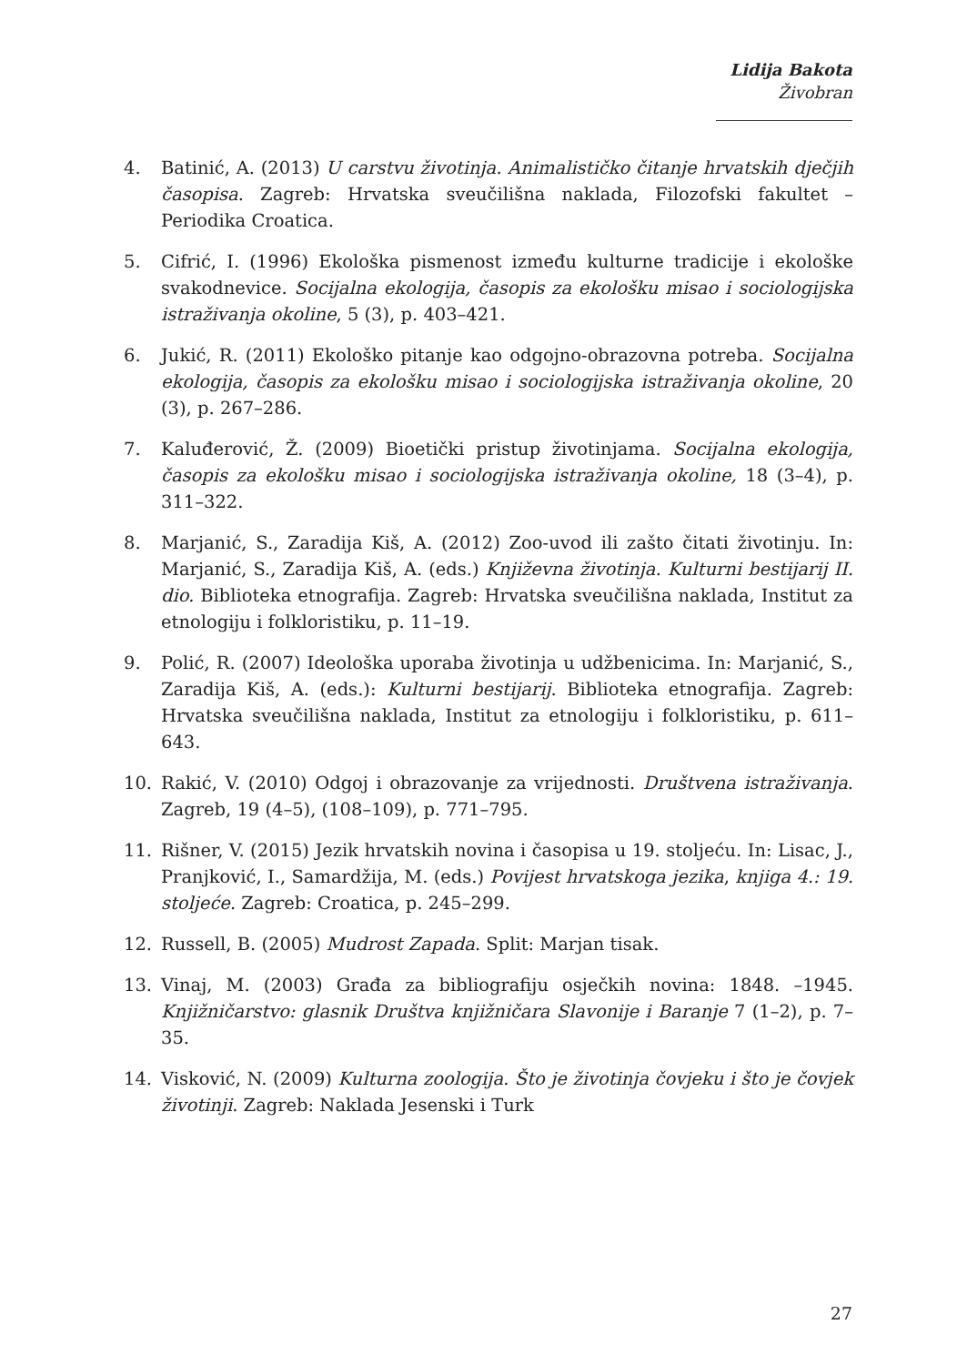Lidija Bakota
Živobran
4. Batinić, A. (2013) U carstvu životinja. Animalističko čitanje hrvatskih dječjih časopisa. Zagreb: Hrvatska sveučilišna naklada, Filozofski fakultet – Periodika Croatica.
5. Cifrić, I. (1996) Ekološka pismenost između kulturne tradicije i ekološke svakodnevice. Socijalna ekologija, časopis za ekološku misao i sociologijska istraživanja okoline, 5 (3), p. 403–421.
6. Jukić, R. (2011) Ekološko pitanje kao odgojno-obrazovna potreba. Socijalna ekologija, časopis za ekološku misao i sociologijska istraživanja okoline, 20 (3), p. 267–286.
7. Kaluđerović, Ž. (2009) Bioetički pristup životinjama. Socijalna ekologija, časopis za ekološku misao i sociologijska istraživanja okoline, 18 (3–4), p. 311–322.
8. Marjanić, S., Zaradija Kiš, A. (2012) Zoo-uvod ili zašto čitati životinju. In: Marjanić, S., Zaradija Kiš, A. (eds.) Književna životinja. Kulturni bestijarij II. dio. Biblioteka etnografija. Zagreb: Hrvatska sveučilišna naklada, Institut za etnologiju i folkloristiku, p. 11–19.
9. Polić, R. (2007) Ideološka uporaba životinja u udžbenicima. In: Marjanić, S., Zaradija Kiš, A. (eds.): Kulturni bestijarij. Biblioteka etnografija. Zagreb: Hrvatska sveučilišna naklada, Institut za etnologiju i folkloristiku, p. 611–643.
10. Rakić, V. (2010) Odgoj i obrazovanje za vrijednosti. Društvena istraživanja. Zagreb, 19 (4–5), (108–109), p. 771–795.
11. Rišner, V. (2015) Jezik hrvatskih novina i časopisa u 19. stoljeću. In: Lisac, J., Pranjković, I., Samardžija, M. (eds.) Povijest hrvatskoga jezika, knjiga 4.: 19. stoljeće. Zagreb: Croatica, p. 245–299.
12. Russell, B. (2005) Mudrost Zapada. Split: Marjan tisak.
13. Vinaj, M. (2003) Građa za bibliografiju osječkih novina: 1848. –1945. Knjižničarstvo: glasnik Društva knjižničara Slavonije i Baranje 7 (1–2), p. 7–35.
14. Visković, N. (2009) Kulturna zoologija. Što je životinja čovjeku i što je čovjek životinji. Zagreb: Naklada Jesenski i Turk
27